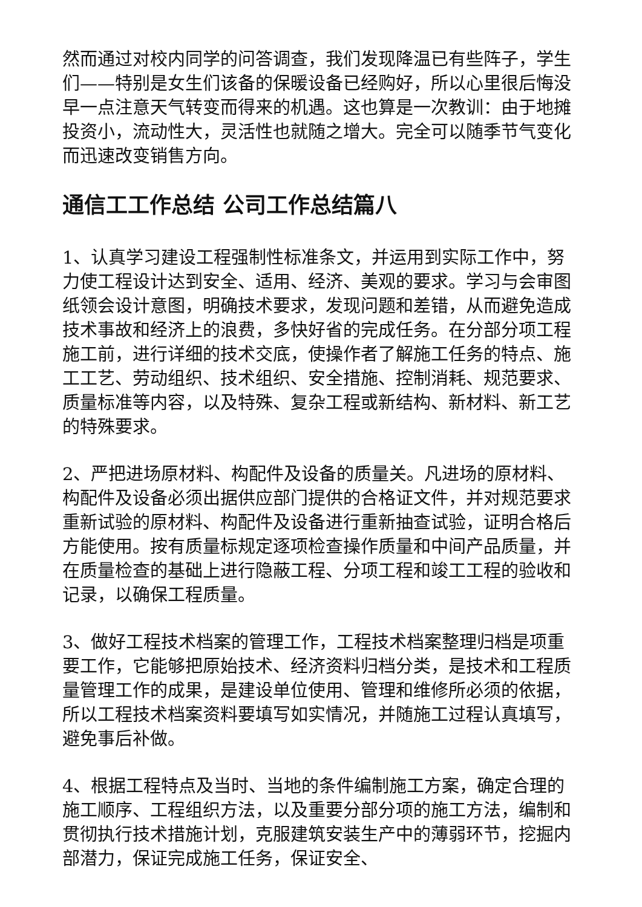然而通过对校内同学的问答调查，我们发现降温已有些阵子，学生们——特别是女生们该备的保暖设备已经购好，所以心里很后悔没早一点注意天气转变而得来的机遇。这也算是一次教训：由于地摊投资小，流动性大，灵活性也就随之增大。完全可以随季节气变化而迅速改变销售方向。
通信工工作总结 公司工作总结篇八
1、认真学习建设工程强制性标准条文，并运用到实际工作中，努力使工程设计达到安全、适用、经济、美观的要求。学习与会审图纸领会设计意图，明确技术要求，发现问题和差错，从而避免造成技术事故和经济上的浪费，多快好省的完成任务。在分部分项工程施工前，进行详细的技术交底，使操作者了解施工任务的特点、施工工艺、劳动组织、技术组织、安全措施、控制消耗、规范要求、质量标准等内容，以及特殊、复杂工程或新结构、新材料、新工艺的特殊要求。
2、严把进场原材料、构配件及设备的质量关。凡进场的原材料、构配件及设备必须出据供应部门提供的合格证文件，并对规范要求重新试验的原材料、构配件及设备进行重新抽查试验，证明合格后方能使用。按有质量标规定逐项检查操作质量和中间产品质量，并在质量检查的基础上进行隐蔽工程、分项工程和竣工工程的验收和记录，以确保工程质量。
3、做好工程技术档案的管理工作，工程技术档案整理归档是项重要工作，它能够把原始技术、经济资料归档分类，是技术和工程质量管理工作的成果，是建设单位使用、管理和维修所必须的依据，所以工程技术档案资料要填写如实情况，并随施工过程认真填写，避免事后补做。
4、根据工程特点及当时、当地的条件编制施工方案，确定合理的施工顺序、工程组织方法，以及重要分部分项的施工方法，编制和贯彻执行技术措施计划，克服建筑安装生产中的薄弱环节，挖掘内部潜力，保证完成施工任务，保证安全、